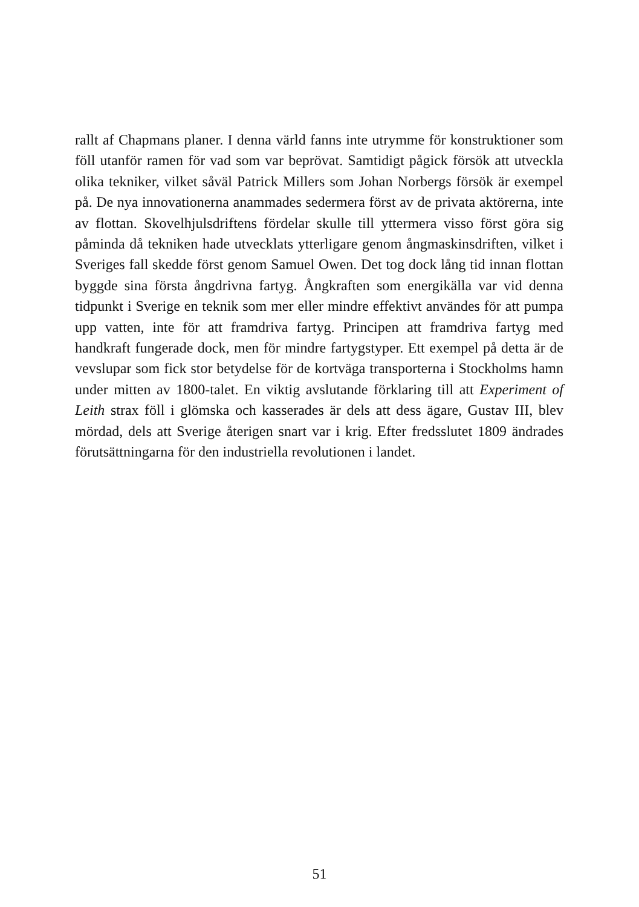rallt af Chapmans planer. I denna värld fanns inte utrymme för konstruk­tioner som föll utanför ramen för vad som var beprövat. Samtidigt pågick försök att utveckla olika tekniker, vilket såväl Patrick Millers som Johan Norbergs försök är exempel på. De nya innovationerna anammades seder­mera först av de privata aktörerna, inte av flottan. Skovelhjulsdriftens för­delar skulle till yttermera visso först göra sig påminda då tekniken hade ut­vecklats ytterligare genom ångmaskinsdriften, vilket i Sveriges fall skedde först genom Samuel Owen. Det tog dock lång tid innan flottan byggde sina första ångdrivna fartyg. Ångkraften som energikälla var vid denna tidpunkt i Sverige en teknik som mer eller mindre effektivt användes för att pum­pa upp vatten, inte för att framdriva fartyg. Principen att framdriva fartyg med handkraft fungerade dock, men för mindre fartygstyper. Ett exempel på detta är de vevslupar som fick stor betydelse för de kortväga transpor­terna i Stockholms hamn under mitten av 1800-talet. En viktig avslutande förklaring till att Experiment of Leith strax föll i glömska och kasserades är dels att dess ägare, Gustav III, blev mördad, dels att Sverige återigen snart var i krig. Efter fredsslutet 1809 ändrades förutsättningarna för den indu­striella revolutionen i landet.
51